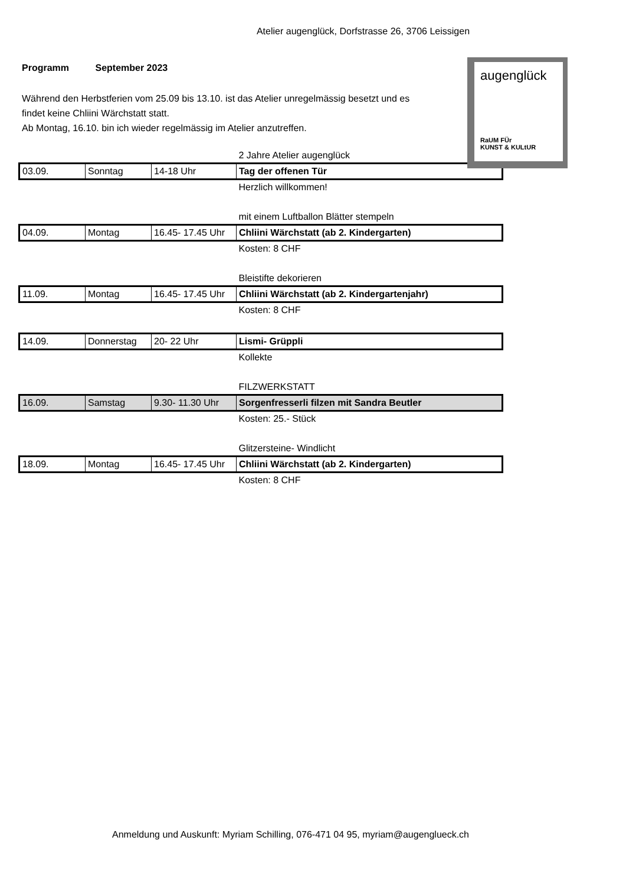Atelier augenglück, Dorfstrasse 26, 3706 Leissigen
Programm September 2023
Während den Herbstferien vom 25.09 bis 13.10. ist das Atelier unregelmässig besetzt und es findet keine Chliini Wärchstatt statt.
Ab Montag, 16.10. bin ich wieder regelmässig im Atelier anzutreffen.
augenglück
RaUM FÜr
KUNST & KULtUR
| | | | 2 Jahre Atelier augenglück |
| 03.09. | Sonntag | 14-18 Uhr | Tag der offenen Tür |
| | | | Herzlich willkommen! |
| | | | mit einem Luftballon Blätter stempeln |
| 04.09. | Montag | 16.45- 17.45 Uhr | Chliini Wärchstatt (ab 2. Kindergarten) |
| | | | Kosten: 8 CHF |
| | | | Bleistifte dekorieren |
| 11.09. | Montag | 16.45- 17.45 Uhr | Chliini Wärchstatt (ab 2. Kindergartenjahr) |
| | | | Kosten: 8 CHF |
| 14.09. | Donnerstag | 20- 22 Uhr | Lismi- Grüppli |
| | | | Kollekte |
| | | | FILZWERKSTATT |
| 16.09. | Samstag | 9.30- 11.30 Uhr | Sorgenfresserli filzen mit Sandra Beutler |
| | | | Kosten: 25.- Stück |
| | | | Glitzersteine- Windlicht |
| 18.09. | Montag | 16.45- 17.45 Uhr | Chliini Wärchstatt (ab 2. Kindergarten) |
| | | | Kosten: 8 CHF |
Anmeldung und Auskunft: Myriam Schilling, 076-471 04 95, myriam@augenglueck.ch